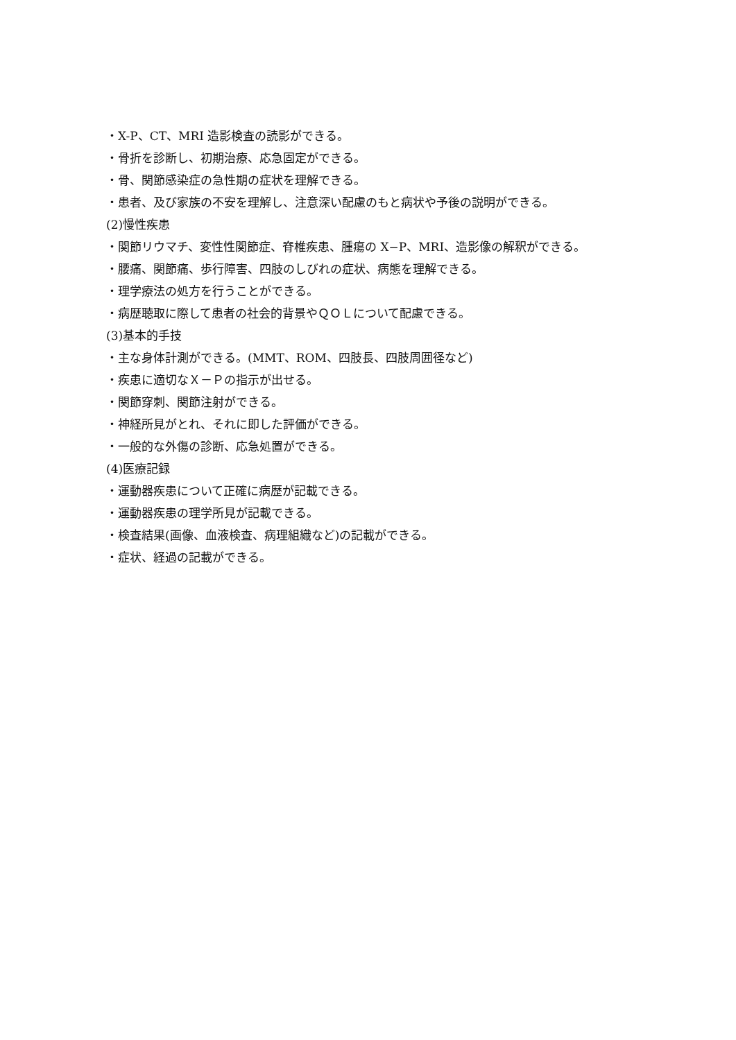・X-P、CT、MRI 造影検査の読影ができる。
・骨折を診断し、初期治療、応急固定ができる。
・骨、関節感染症の急性期の症状を理解できる。
・患者、及び家族の不安を理解し、注意深い配慮のもと病状や予後の説明ができる。
(2)慢性疾患
・関節リウマチ、変性性関節症、脊椎疾患、腫瘍の X−P、MRI、造影像の解釈ができる。
・腰痛、関節痛、歩行障害、四肢のしびれの症状、病態を理解できる。
・理学療法の処方を行うことができる。
・病歴聴取に際して患者の社会的背景やＱＯＬについて配慮できる。
(3)基本的手技
・主な身体計測ができる。(MMT、ROM、四肢長、四肢周囲径など)
・疾患に適切なＸ－Ｐの指示が出せる。
・関節穿刺、関節注射ができる。
・神経所見がとれ、それに即した評価ができる。
・一般的な外傷の診断、応急処置ができる。
(4)医療記録
・運動器疾患について正確に病歴が記載できる。
・運動器疾患の理学所見が記載できる。
・検査結果(画像、血液検査、病理組織など)の記載ができる。
・症状、経過の記載ができる。